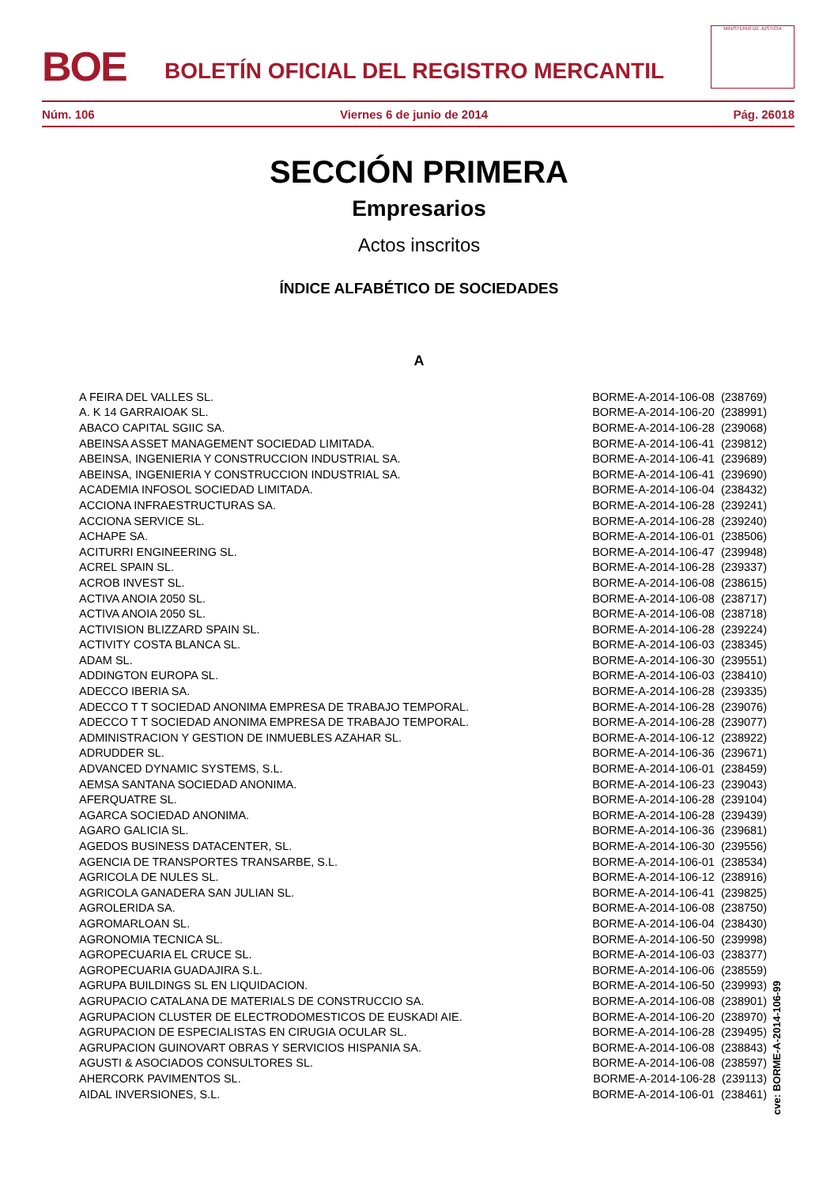BOE
BOLETÍN OFICIAL DEL REGISTRO MERCANTIL
MINISTERIO DE JUSTICIA
Núm. 106 Viernes 6 de junio de 2014 Pág. 26018
SECCIÓN PRIMERA
Empresarios
Actos inscritos
ÍNDICE ALFABÉTICO DE SOCIEDADES
A
| A FEIRA DEL VALLES SL. | BORME-A-2014-106-08 (238769) |
| A. K 14 GARRAIOAK SL. | BORME-A-2014-106-20 (238991) |
| ABACO CAPITAL SGIIC SA. | BORME-A-2014-106-28 (239068) |
| ABEINSA ASSET MANAGEMENT SOCIEDAD LIMITADA. | BORME-A-2014-106-41 (239812) |
| ABEINSA, INGENIERIA Y CONSTRUCCION INDUSTRIAL SA. | BORME-A-2014-106-41 (239689) |
| ABEINSA, INGENIERIA Y CONSTRUCCION INDUSTRIAL SA. | BORME-A-2014-106-41 (239690) |
| ACADEMIA INFOSOL SOCIEDAD LIMITADA. | BORME-A-2014-106-04 (238432) |
| ACCIONA INFRAESTRUCTURAS SA. | BORME-A-2014-106-28 (239241) |
| ACCIONA SERVICE SL. | BORME-A-2014-106-28 (239240) |
| ACHAPE SA. | BORME-A-2014-106-01 (238506) |
| ACITURRI ENGINEERING SL. | BORME-A-2014-106-47 (239948) |
| ACREL SPAIN SL. | BORME-A-2014-106-28 (239337) |
| ACROB INVEST SL. | BORME-A-2014-106-08 (238615) |
| ACTIVA ANOIA 2050 SL. | BORME-A-2014-106-08 (238717) |
| ACTIVA ANOIA 2050 SL. | BORME-A-2014-106-08 (238718) |
| ACTIVISION BLIZZARD SPAIN SL. | BORME-A-2014-106-28 (239224) |
| ACTIVITY COSTA BLANCA SL. | BORME-A-2014-106-03 (238345) |
| ADAM SL. | BORME-A-2014-106-30 (239551) |
| ADDINGTON EUROPA SL. | BORME-A-2014-106-03 (238410) |
| ADECCO IBERIA SA. | BORME-A-2014-106-28 (239335) |
| ADECCO T T SOCIEDAD ANONIMA EMPRESA DE TRABAJO TEMPORAL. | BORME-A-2014-106-28 (239076) |
| ADECCO T T SOCIEDAD ANONIMA EMPRESA DE TRABAJO TEMPORAL. | BORME-A-2014-106-28 (239077) |
| ADMINISTRACION Y GESTION DE INMUEBLES AZAHAR SL. | BORME-A-2014-106-12 (238922) |
| ADRUDDER SL. | BORME-A-2014-106-36 (239671) |
| ADVANCED DYNAMIC SYSTEMS, S.L. | BORME-A-2014-106-01 (238459) |
| AEMSA SANTANA SOCIEDAD ANONIMA. | BORME-A-2014-106-23 (239043) |
| AFERQUATRE SL. | BORME-A-2014-106-28 (239104) |
| AGARCA SOCIEDAD ANONIMA. | BORME-A-2014-106-28 (239439) |
| AGARO GALICIA SL. | BORME-A-2014-106-36 (239681) |
| AGEDOS BUSINESS DATACENTER, SL. | BORME-A-2014-106-30 (239556) |
| AGENCIA DE TRANSPORTES TRANSARBE, S.L. | BORME-A-2014-106-01 (238534) |
| AGRICOLA DE NULES SL. | BORME-A-2014-106-12 (238916) |
| AGRICOLA GANADERA SAN JULIAN SL. | BORME-A-2014-106-41 (239825) |
| AGROLERIDA SA. | BORME-A-2014-106-08 (238750) |
| AGROMARLOAN SL. | BORME-A-2014-106-04 (238430) |
| AGRONOMIA TECNICA SL. | BORME-A-2014-106-50 (239998) |
| AGROPECUARIA EL CRUCE SL. | BORME-A-2014-106-03 (238377) |
| AGROPECUARIA GUADAJIRA S.L. | BORME-A-2014-106-06 (238559) |
| AGRUPA BUILDINGS SL EN LIQUIDACION. | BORME-A-2014-106-50 (239993) |
| AGRUPACIO CATALANA DE MATERIALS DE CONSTRUCCIO SA. | BORME-A-2014-106-08 (238901) |
| AGRUPACION CLUSTER DE ELECTRODOMESTICOS DE EUSKADI AIE. | BORME-A-2014-106-20 (238970) |
| AGRUPACION DE ESPECIALISTAS EN CIRUGIA OCULAR SL. | BORME-A-2014-106-28 (239495) |
| AGRUPACION GUINOVART OBRAS Y SERVICIOS HISPANIA SA. | BORME-A-2014-106-08 (238843) |
| AGUSTI & ASOCIADOS CONSULTORES SL. | BORME-A-2014-106-08 (238597) |
| AHERCORK PAVIMENTOS SL. | BORME-A-2014-106-28 (239113) |
| AIDAL INVERSIONES, S.L. | BORME-A-2014-106-01 (238461) |
cve: BORME-A-2014-106-99